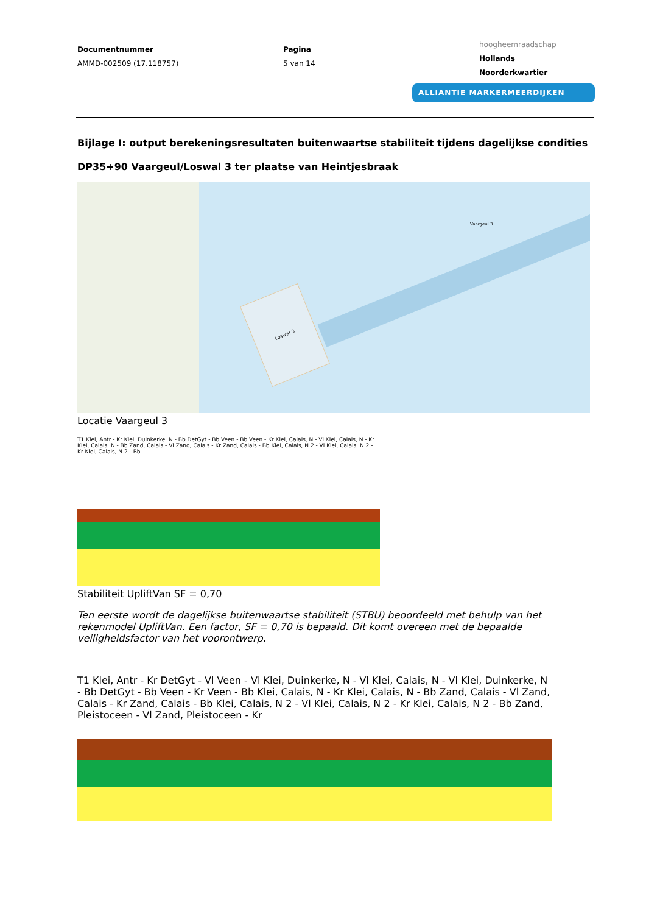Documentnummer
AMMD-002509 (17.118757)
Pagina
5 van 14
hoogheemraadschap
Hollands
Noorderkwartier
ALLIANTIE MARKERMEERDIJKEN
Bijlage I: output berekeningsresultaten buitenwaartse stabiliteit tijdens dagelijkse condities
DP35+90 Vaargeul/Loswal 3 ter plaatse van Heintjesbraak
Loswal 3
Vaargeul 3
Locatie Vaargeul 3
T1 Klei, Antr - Kr Klei, Duinkerke, N - Bb DetGyt - Bb Veen - Bb Veen - Kr Klei, Calais, N - Vl Klei, Calais, N - Kr Klei, Calais, N - Bb Zand, Calais - Vl Zand, Calais - Kr Zand, Calais - Bb Klei, Calais, N 2 - Vl Klei, Calais, N 2 - Kr Klei, Calais, N 2 - Bb
Stabiliteit UpliftVan SF = 0,70
Ten eerste wordt de dagelijkse buitenwaartse stabiliteit (STBU) beoordeeld met behulp van het rekenmodel UpliftVan. Een factor, SF = 0,70 is bepaald. Dit komt overeen met de bepaalde veiligheidsfactor van het voorontwerp.
T1 Klei, Antr - Kr DetGyt - Vl Veen - Vl Klei, Duinkerke, N - Vl Klei, Calais, N - Vl Klei, Duinkerke, N - Bb DetGyt - Bb Veen - Kr Veen - Bb Klei, Calais, N - Kr Klei, Calais, N - Bb Zand, Calais - Vl Zand, Calais - Kr Zand, Calais - Bb Klei, Calais, N 2 - Vl Klei, Calais, N 2 - Kr Klei, Calais, N 2 - Bb Zand, Pleistoceen - Vl Zand, Pleistoceen - Kr